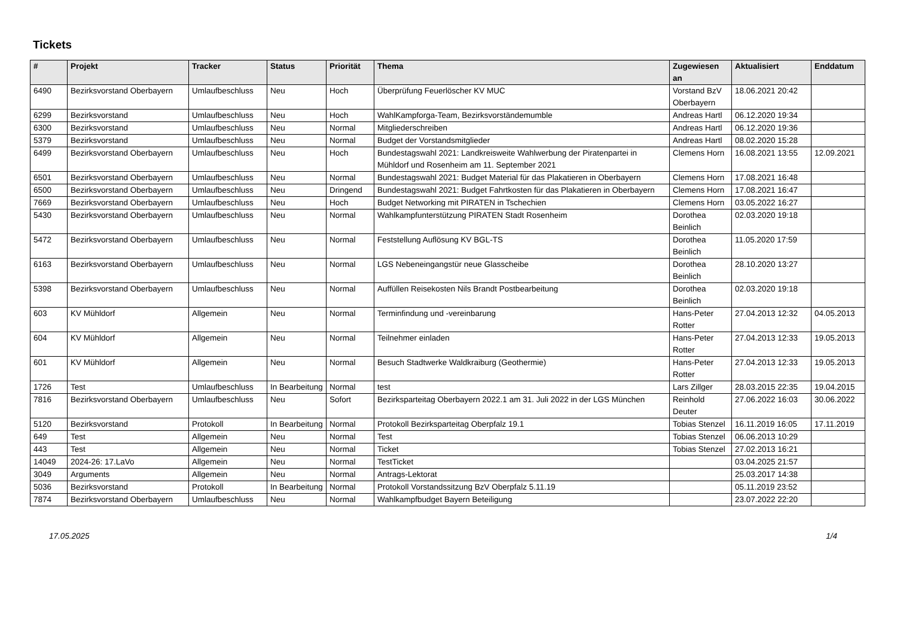Tickets
| # | Projekt | Tracker | Status | Priorität | Thema | Zugewiesen an | Aktualisiert | Enddatum |
| --- | --- | --- | --- | --- | --- | --- | --- | --- |
| 6490 | Bezirksvorstand Oberbayern | Umlaufbeschluss | Neu | Hoch | Überprüfung Feuerlöscher KV MUC | Vorstand BzV Oberbayern | 18.06.2021 20:42 | |
| 6299 | Bezirksvorstand | Umlaufbeschluss | Neu | Hoch | WahlKampforga-Team, Bezirksvorständemumble | Andreas Hartl | 06.12.2020 19:34 | |
| 6300 | Bezirksvorstand | Umlaufbeschluss | Neu | Normal | Mitgliederschreiben | Andreas Hartl | 06.12.2020 19:36 | |
| 5379 | Bezirksvorstand | Umlaufbeschluss | Neu | Normal | Budget der Vorstandsmitglieder | Andreas Hartl | 08.02.2020 15:28 | |
| 6499 | Bezirksvorstand Oberbayern | Umlaufbeschluss | Neu | Hoch | Bundestagswahl 2021: Landkreisweite Wahlwerbung der Piratenpartei in Mühldorf und Rosenheim am 11. September 2021 | Clemens Horn | 16.08.2021 13:55 | 12.09.2021 |
| 6501 | Bezirksvorstand Oberbayern | Umlaufbeschluss | Neu | Normal | Bundestagswahl 2021: Budget Material für das Plakatieren in Oberbayern | Clemens Horn | 17.08.2021 16:48 | |
| 6500 | Bezirksvorstand Oberbayern | Umlaufbeschluss | Neu | Dringend | Bundestagswahl 2021: Budget Fahrtkosten für das Plakatieren in Oberbayern | Clemens Horn | 17.08.2021 16:47 | |
| 7669 | Bezirksvorstand Oberbayern | Umlaufbeschluss | Neu | Hoch | Budget Networking mit PIRATEN in Tschechien | Clemens Horn | 03.05.2022 16:27 | |
| 5430 | Bezirksvorstand Oberbayern | Umlaufbeschluss | Neu | Normal | Wahlkampfunterstützung PIRATEN Stadt Rosenheim | Dorothea Beinlich | 02.03.2020 19:18 | |
| 5472 | Bezirksvorstand Oberbayern | Umlaufbeschluss | Neu | Normal | Feststellung Auflösung KV BGL-TS | Dorothea Beinlich | 11.05.2020 17:59 | |
| 6163 | Bezirksvorstand Oberbayern | Umlaufbeschluss | Neu | Normal | LGS Nebeneingangstür neue Glasscheibe | Dorothea Beinlich | 28.10.2020 13:27 | |
| 5398 | Bezirksvorstand Oberbayern | Umlaufbeschluss | Neu | Normal | Auffüllen Reisekosten Nils Brandt Postbearbeitung | Dorothea Beinlich | 02.03.2020 19:18 | |
| 603 | KV Mühldorf | Allgemein | Neu | Normal | Terminfindung und -vereinbarung | Hans-Peter Rotter | 27.04.2013 12:32 | 04.05.2013 |
| 604 | KV Mühldorf | Allgemein | Neu | Normal | Teilnehmer einladen | Hans-Peter Rotter | 27.04.2013 12:33 | 19.05.2013 |
| 601 | KV Mühldorf | Allgemein | Neu | Normal | Besuch Stadtwerke Waldkraiburg (Geothermie) | Hans-Peter Rotter | 27.04.2013 12:33 | 19.05.2013 |
| 1726 | Test | Umlaufbeschluss | In Bearbeitung | Normal | test | Lars Zillger | 28.03.2015 22:35 | 19.04.2015 |
| 7816 | Bezirksvorstand Oberbayern | Umlaufbeschluss | Neu | Sofort | Bezirksparteitag Oberbayern 2022.1 am 31. Juli 2022 in der LGS München | Reinhold Deuter | 27.06.2022 16:03 | 30.06.2022 |
| 5120 | Bezirksvorstand | Protokoll | In Bearbeitung | Normal | Protokoll Bezirksparteitag Oberpfalz 19.1 | Tobias Stenzel | 16.11.2019 16:05 | 17.11.2019 |
| 649 | Test | Allgemein | Neu | Normal | Test | Tobias Stenzel | 06.06.2013 10:29 | |
| 443 | Test | Allgemein | Neu | Normal | Ticket | Tobias Stenzel | 27.02.2013 16:21 | |
| 14049 | 2024-26: 17.LaVo | Allgemein | Neu | Normal | TestTicket | | 03.04.2025 21:57 | |
| 3049 | Arguments | Allgemein | Neu | Normal | Antrags-Lektorat | | 25.03.2017 14:38 | |
| 5036 | Bezirksvorstand | Protokoll | In Bearbeitung | Normal | Protokoll Vorstandssitzung BzV Oberpfalz 5.11.19 | | 05.11.2019 23:52 | |
| 7874 | Bezirksvorstand Oberbayern | Umlaufbeschluss | Neu | Normal | Wahlkampfbudget Bayern Beteiligung | | 23.07.2022 22:20 | |
17.05.2025 1/4